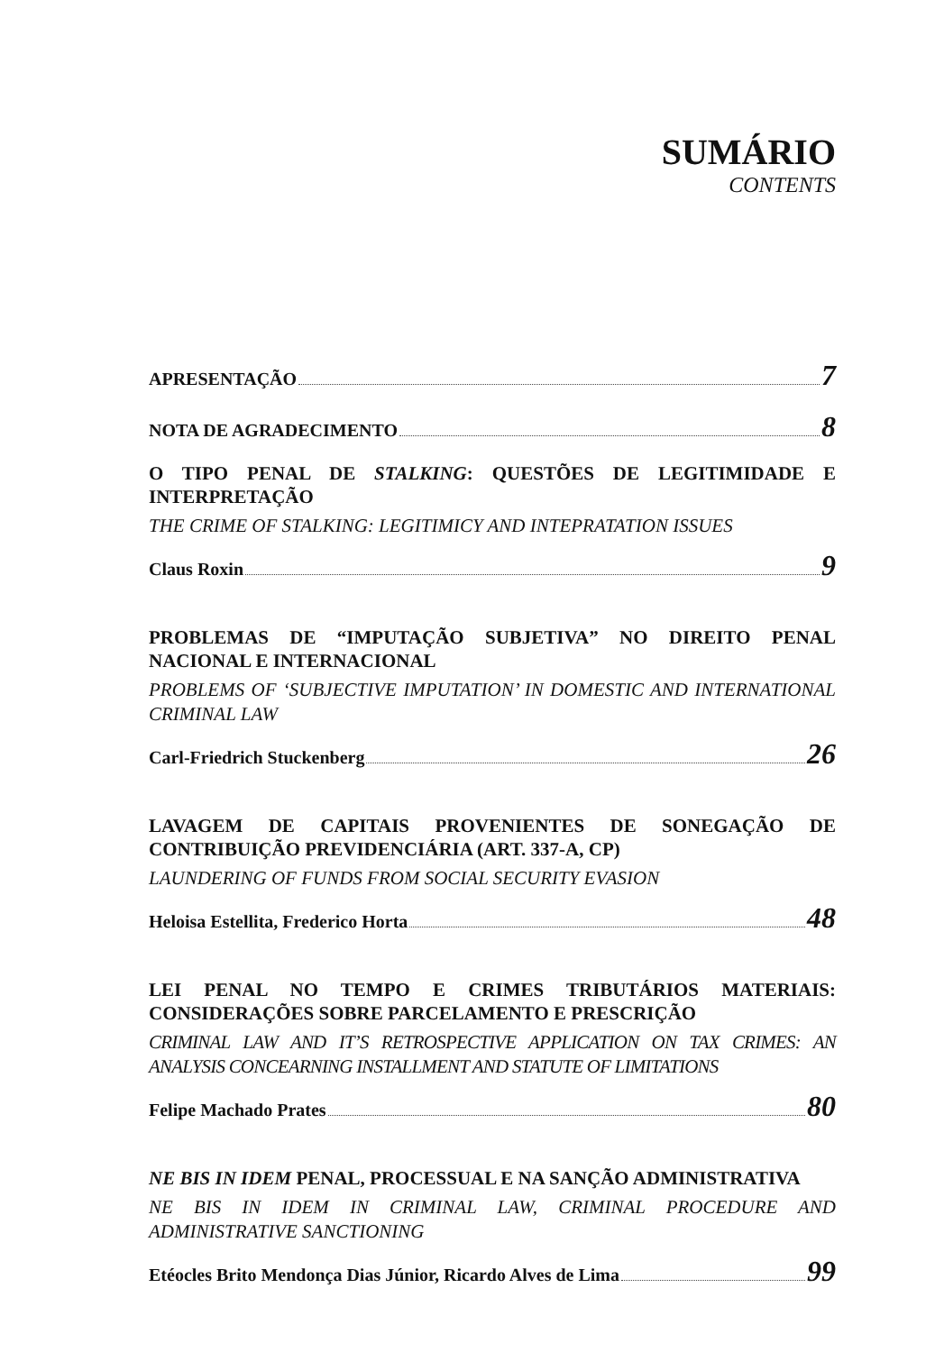SUMÁRIO
CONTENTS
APRESENTAÇÃO 7
NOTA DE AGRADECIMENTO 8
O TIPO PENAL DE STALKING: QUESTÕES DE LEGITIMIDADE E INTERPRETAÇÃO
THE CRIME OF STALKING: LEGITIMICY AND INTEPRATATION ISSUES
Claus Roxin 9
PROBLEMAS DE “IMPUTAÇÃO SUBJETIVA” NO DIREITO PENAL NACIONAL E INTERNACIONAL
PROBLEMS OF ‘SUBJECTIVE IMPUTATION’ IN DOMESTIC AND INTERNATIONAL CRIMINAL LAW
Carl-Friedrich Stuckenberg 26
LAVAGEM DE CAPITAIS PROVENIENTES DE SONEGAÇÃO DE CONTRIBUIÇÃO PREVIDENCIÁRIA (ART. 337-A, CP)
LAUNDERING OF FUNDS FROM SOCIAL SECURITY EVASION
Heloisa Estellita, Frederico Horta 48
LEI PENAL NO TEMPO E CRIMES TRIBUTÁRIOS MATERIAIS: CONSIDERAÇÕES SOBRE PARCELAMENTO E PRESCRIÇÃO
CRIMINAL LAW AND IT’S RETROSPECTIVE APPLICATION ON TAX CRIMES: AN ANALYSIS CONCEARNING INSTALLMENT AND STATUTE OF LIMITATIONS
Felipe Machado Prates 80
NE BIS IN IDEM PENAL, PROCESSUAL E NA SANÇÃO ADMINISTRATIVA
NE BIS IN IDEM IN CRIMINAL LAW, CRIMINAL PROCEDURE AND ADMINISTRATIVE SANCTIONING
Etéocles Brito Mendonça Dias Júnior, Ricardo Alves de Lima 99